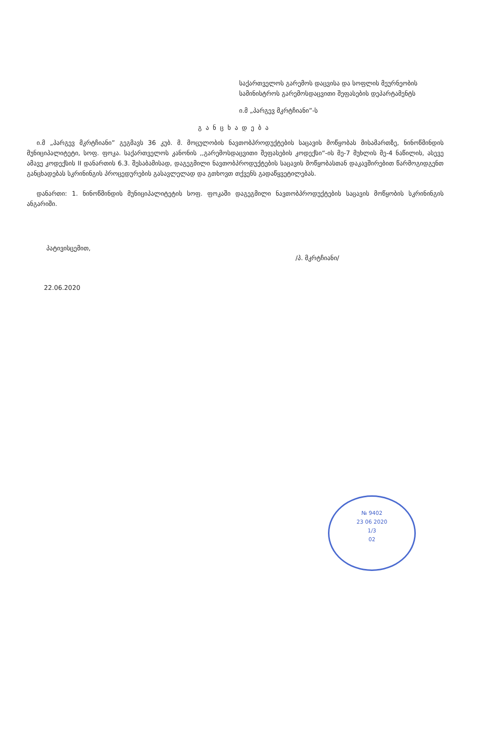საქართველოს გარემოს დაცვისა და სოფლის მეურნეობის სამინისტროს გარემოსდაცვითი შეფასების დეპარტამენტს
ი.მ „პარგევ მკრტჩიანი”-ს
განცხადება
ი.მ „პარგევ მკრტჩიანი” გეგმავს 36 კუბ. მ. მოცულობის ნავთობპროდუქტების საცავის მოწყობას მისამართზე, ნინოწმინდის მუნიციპალიტეტი, სოფ. ფოკა. საქართველოს კანონის ,,გარემოსდაცვითი შეფასების კოდექსი“-ის მე-7 მუხლის მე-4 ნაწილის, ასევე ამავე კოდექსის II დანართის 6.3. შესაბამისად, დაგეგმილი ნავთობპროდუქტების საცავის მოწყობასთან დაკავშირებით წარმოგიდგენთ განცხადებას სკრინინგის პროცედურების გასავლელად და გთხოვთ თქვენს გადაწყვეტილებას.
დანართი: 1. ნინოწმინდის მუნიციპალიტეტის სოფ. ფოკაში დაგეგმილი ნავთობპროდუქტების საცავის მოწყობის სკრინინგის ანგარიში.
პატივისცემით, /პ. მკრტჩიანი/
22.06.2020
№ 9402
23 06 2020
1/3
02